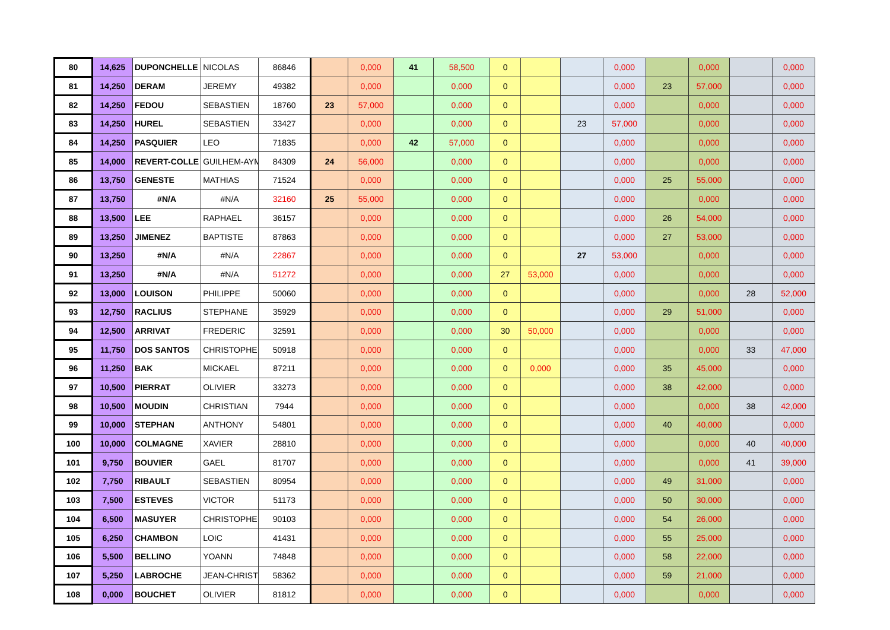| 80 | 14,625 | DUPONCHELLE | NICOLAS | 86846 | | 0,000 | 41 | 58,500 | 0 | | | 0,000 | | 0,000 | | 0,000 |
| 81 | 14,250 | DERAM | JEREMY | 49382 | | 0,000 | | 0,000 | 0 | | | 0,000 | 23 | 57,000 | | 0,000 |
| 82 | 14,250 | FEDOU | SEBASTIEN | 18760 | 23 | 57,000 | | 0,000 | 0 | | | 0,000 | | 0,000 | | 0,000 |
| 83 | 14,250 | HUREL | SEBASTIEN | 33427 | | 0,000 | | 0,000 | 0 | | 23 | 57,000 | | 0,000 | | 0,000 |
| 84 | 14,250 | PASQUIER | LEO | 71835 | | 0,000 | 42 | 57,000 | 0 | | | 0,000 | | 0,000 | | 0,000 |
| 85 | 14,000 | REVERT-COLLE | GUILHEM-AYM | 84309 | 24 | 56,000 | | 0,000 | 0 | | | 0,000 | | 0,000 | | 0,000 |
| 86 | 13,750 | GENESTE | MATHIAS | 71524 | | 0,000 | | 0,000 | 0 | | | 0,000 | 25 | 55,000 | | 0,000 |
| 87 | 13,750 | #N/A | #N/A | 32160 | 25 | 55,000 | | 0,000 | 0 | | | 0,000 | | 0,000 | | 0,000 |
| 88 | 13,500 | LEE | RAPHAEL | 36157 | | 0,000 | | 0,000 | 0 | | | 0,000 | 26 | 54,000 | | 0,000 |
| 89 | 13,250 | JIMENEZ | BAPTISTE | 87863 | | 0,000 | | 0,000 | 0 | | | 0,000 | 27 | 53,000 | | 0,000 |
| 90 | 13,250 | #N/A | #N/A | 22867 | | 0,000 | | 0,000 | 0 | | 27 | 53,000 | | 0,000 | | 0,000 |
| 91 | 13,250 | #N/A | #N/A | 51272 | | 0,000 | | 0,000 | 27 | 53,000 | | 0,000 | | 0,000 | | 0,000 |
| 92 | 13,000 | LOUISON | PHILIPPE | 50060 | | 0,000 | | 0,000 | 0 | | | 0,000 | | 0,000 | 28 | 52,000 |
| 93 | 12,750 | RACLIUS | STEPHANE | 35929 | | 0,000 | | 0,000 | 0 | | | 0,000 | 29 | 51,000 | | 0,000 |
| 94 | 12,500 | ARRIVAT | FREDERIC | 32591 | | 0,000 | | 0,000 | 30 | 50,000 | | 0,000 | | 0,000 | | 0,000 |
| 95 | 11,750 | DOS SANTOS | CHRISTOPHE | 50918 | | 0,000 | | 0,000 | 0 | | | 0,000 | | 0,000 | 33 | 47,000 |
| 96 | 11,250 | BAK | MICKAEL | 87211 | | 0,000 | | 0,000 | 0 | 0,000 | | 0,000 | 35 | 45,000 | | 0,000 |
| 97 | 10,500 | PIERRAT | OLIVIER | 33273 | | 0,000 | | 0,000 | 0 | | | 0,000 | 38 | 42,000 | | 0,000 |
| 98 | 10,500 | MOUDIN | CHRISTIAN | 7944 | | 0,000 | | 0,000 | 0 | | | 0,000 | | 0,000 | 38 | 42,000 |
| 99 | 10,000 | STEPHAN | ANTHONY | 54801 | | 0,000 | | 0,000 | 0 | | | 0,000 | 40 | 40,000 | | 0,000 |
| 100 | 10,000 | COLMAGNE | XAVIER | 28810 | | 0,000 | | 0,000 | 0 | | | 0,000 | | 0,000 | 40 | 40,000 |
| 101 | 9,750 | BOUVIER | GAEL | 81707 | | 0,000 | | 0,000 | 0 | | | 0,000 | | 0,000 | 41 | 39,000 |
| 102 | 7,750 | RIBAULT | SEBASTIEN | 80954 | | 0,000 | | 0,000 | 0 | | | 0,000 | 49 | 31,000 | | 0,000 |
| 103 | 7,500 | ESTEVES | VICTOR | 51173 | | 0,000 | | 0,000 | 0 | | | 0,000 | 50 | 30,000 | | 0,000 |
| 104 | 6,500 | MASUYER | CHRISTOPHE | 90103 | | 0,000 | | 0,000 | 0 | | | 0,000 | 54 | 26,000 | | 0,000 |
| 105 | 6,250 | CHAMBON | LOIC | 41431 | | 0,000 | | 0,000 | 0 | | | 0,000 | 55 | 25,000 | | 0,000 |
| 106 | 5,500 | BELLINO | YOANN | 74848 | | 0,000 | | 0,000 | 0 | | | 0,000 | 58 | 22,000 | | 0,000 |
| 107 | 5,250 | LABROCHE | JEAN-CHRIST | 58362 | | 0,000 | | 0,000 | 0 | | | 0,000 | 59 | 21,000 | | 0,000 |
| 108 | 0,000 | BOUCHET | OLIVIER | 81812 | | 0,000 | | 0,000 | 0 | | | 0,000 | | 0,000 | | 0,000 |